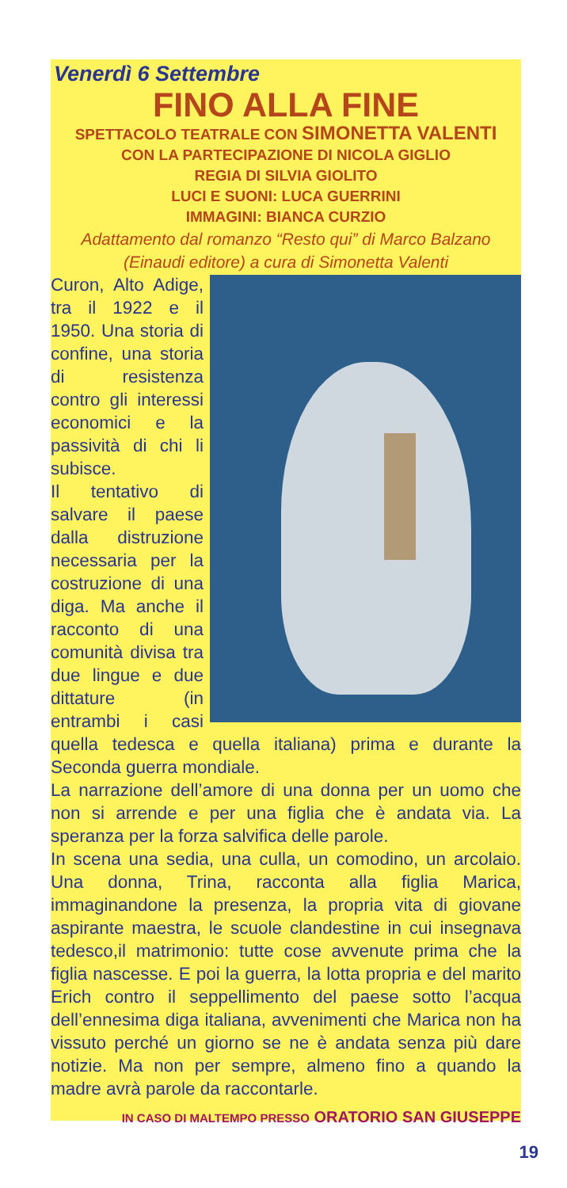Venerdì 6 Settembre
FINO ALLA FINE
SPETTACOLO TEATRALE CON SIMONETTA VALENTI
CON LA PARTECIPAZIONE DI NICOLA GIGLIO
REGIA DI SILVIA GIOLITO
LUCI E SUONI: LUCA GUERRINI
IMMAGINI: BIANCA CURZIO
Adattamento dal romanzo “Resto qui” di Marco Balzano
(Einaudi editore) a cura di Simonetta Valenti
Curon, Alto Adige, tra il 1922 e il 1950. Una storia di confine, una storia di resistenza contro gli interessi economici e la passività di chi li subisce.
Il tentativo di salvare il paese dalla distruzione necessaria per la costruzione di una diga. Ma anche il racconto di una comunità divisa tra due lingue e due dittature (in entrambi i casi quella tedesca e quella italiana) prima e durante la Seconda guerra mondiale.
La narrazione dell’amore di una donna per un uomo che non si arrende e per una figlia che è andata via. La speranza per la forza salvifica delle parole.
In scena una sedia, una culla, un comodino, un arcolaio. Una donna, Trina, racconta alla figlia Marica, immaginandone la presenza, la propria vita di giovane aspirante maestra, le scuole clandestine in cui insegnava tedesco,il matrimonio: tutte cose avvenute prima che la figlia nascesse. E poi la guerra, la lotta propria e del marito Erich contro il seppellimento del paese sotto l’acqua dell’ennesima diga italiana, avvenimenti che Marica non ha vissuto perché un giorno se ne è andata senza più dare notizie. Ma non per sempre, almeno fino a quando la madre avrà parole da raccontarle.
IN CASO DI MALTEMPO PRESSO ORATORIO SAN GIUSEPPE
19